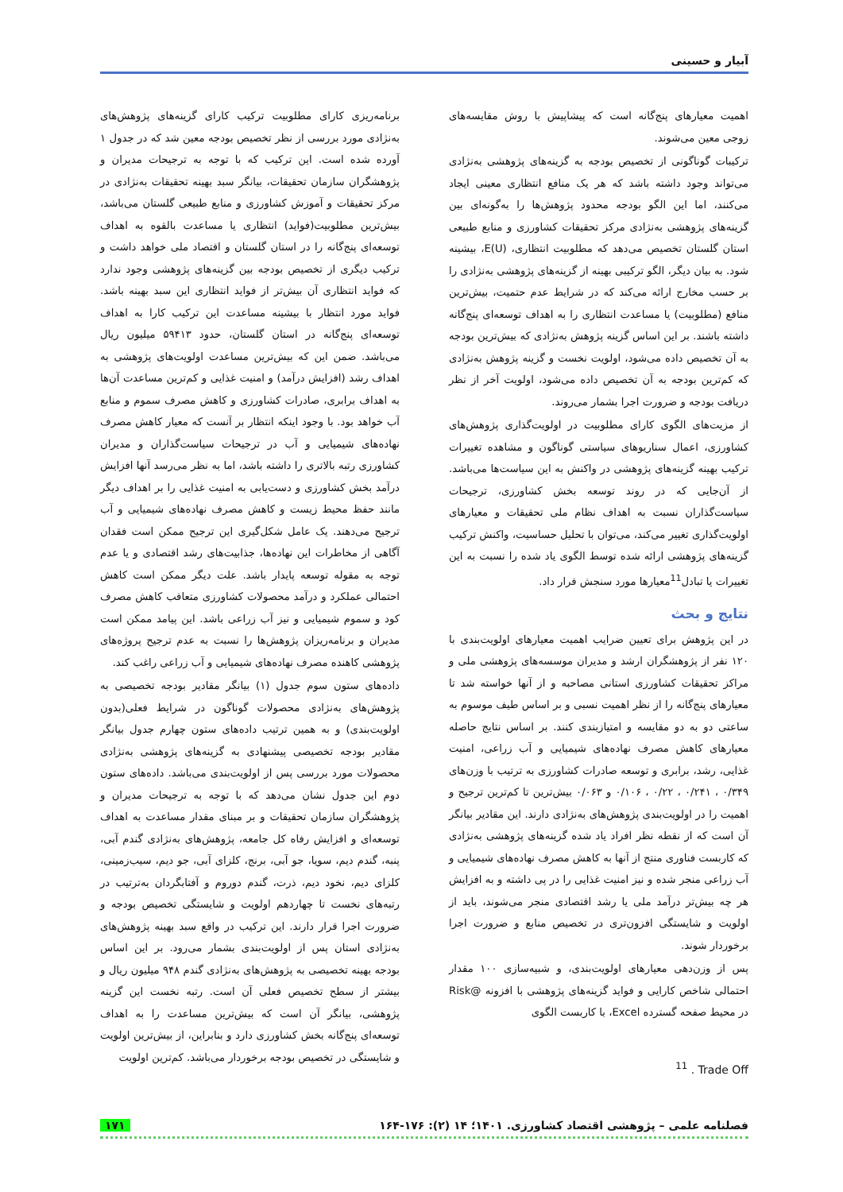آبیار و حسینی
اهمیت معیارهای پنج‌گانه است که پیشاپیش با روش مقایسه‌های زوجی معین می‌شوند.
ترکیبات گوناگونی از تخصیص بودجه به گزینه‌های پژوهشی به‌نژادی می‌تواند وجود داشته باشد که هر یک منافع انتظاری معینی ایجاد می‌کنند، اما این الگو بودجه محدود پژوهش‌ها را به‌گونه‌ای بین گزینه‌های پژوهشی به‌نژادی مرکز تحقیقات کشاورزی و منابع طبیعی استان گلستان تخصیص می‌دهد که مطلوبیت انتظاری، E(U)، بیشینه شود. به بیان دیگر، الگو ترکیبی بهینه از گزینه‌های پژوهشی به‌نژادی را بر حسب مخارج ارائه می‌کند که در شرایط عدم حتمیت، بیش‌ترین منافع (مطلوبیت) یا مساعدت انتظاری را به اهداف توسعه‌ای پنج‌گانه داشته باشند. بر این اساس گزینه پژوهش به‌نژادی که بیش‌ترین بودجه به آن تخصیص داده می‌شود، اولویت نخست و گزینه پژوهش به‌نژادی که کم‌ترین بودجه به آن تخصیص داده می‌شود، اولویت آخر از نظر دریافت بودجه و ضرورت اجرا بشمار می‌روند.
از مزیت‌های الگوی کارای مطلوبیت در اولویت‌گذاری پژوهش‌های کشاورزی، اعمال سناریوهای سیاستی گوناگون و مشاهده تغییرات ترکیب بهینه گزینه‌های پژوهشی در واکنش به این سیاست‌ها می‌باشد. از آن‌جایی که در روند توسعه بخش کشاورزی، ترجیحات سیاست‌گذاران نسبت به اهداف نظام ملی تحقیقات و معیارهای اولویت‌گذاری تغییر می‌کند، می‌توان با تحلیل حساسیت، واکنش ترکیب گزینه‌های پژوهشی ارائه شده توسط الگوی یاد شده را نسبت به این تغییرات یا تبادل<sup>11</sup>معیارها مورد سنجش قرار داد.
نتایج و بحث
در این پژوهش برای تعیین ضرایب اهمیت معیارهای اولویت‌بندی با ۱۲۰ نفر از پژوهشگران ارشد و مدیران موسسه‌های پژوهشی ملی و مراکز تحقیقات کشاورزی استانی مصاحبه و از آنها خواسته شد تا معیارهای پنج‌گانه را از نظر اهمیت نسبی و بر اساس طیف موسوم به ساعتی دو به دو مقایسه و امتیازبندی کنند. بر اساس نتایج حاصله معیارهای کاهش مصرف نهاده‌های شیمیایی و آب زراعی، امنیت غذایی، رشد، برابری و توسعه صادرات کشاورزی به ترتیب با وزن‌های ۰/۳۴۹ ، ۰/۲۴۱ ، ۰/۲۲ ، ۰/۱۰۶ و ۰/۰۶۳ بیش‌ترین تا کم‌ترین ترجیح و اهمیت را در اولویت‌بندی پژوهش‌های به‌نژادی دارند. این مقادیر بیانگر آن است که از نقطه نظر افراد یاد شده گزینه‌های پژوهشی به‌نژادی که کاربست فناوری منتج از آنها به کاهش مصرف نهاده‌های شیمیایی و آب زراعی منجر شده و نیز امنیت غذایی را در پی داشته و به افزایش هر چه بیش‌تر درآمد ملی یا رشد اقتصادی منجر می‌شوند، باید از اولویت و شایستگی افزون‌تری در تخصیص منابع و ضرورت اجرا برخوردار شوند.
پس از وزن‌دهی معیارهای اولویت‌بندی، و شبیه‌سازی ۱۰۰ مقدار احتمالی شاخص کارایی و فواید گزینه‌های پژوهشی با افزونه @Risk در محیط صفحه گسترده Excel، با کاربست الگوی
<sup>11</sup> . Trade Off
برنامه‌ریزی کارای مطلوبیت ترکیب کارای گزینه‌های پژوهش‌های به‌نژادی مورد بررسی از نظر تخصیص بودجه معین شد که در جدول ۱ آورده شده است. این ترکیب که با توجه به ترجیحات مدیران و پژوهشگران سازمان تحقیقات، بیانگر سبد بهینه تحقیقات به‌نژادی در مرکز تحقیقات و آموزش کشاورزی و منابع طبیعی گلستان می‌باشد، بیش‌ترین مطلوبیت(فواید) انتظاری یا مساعدت بالقوه به اهداف توسعه‌ای پنج‌گانه را در استان گلستان و اقتصاد ملی خواهد داشت و ترکیب دیگری از تخصیص بودجه بین گزینه‌های پژوهشی وجود ندارد که فواید انتظاری آن بیش‌تر از فواید انتظاری این سبد بهینه باشد. فواید مورد انتظار با بیشینه مساعدت این ترکیب کارا به اهداف توسعه‌ای پنج‌گانه در استان گلستان، حدود ۵۹۴۱۳ میلیون ریال می‌باشد. ضمن این که بیش‌ترین مساعدت اولویت‌های پژوهشی به اهداف رشد (افزایش درآمد) و امنیت غذایی و کم‌ترین مساعدت آن‌ها به اهداف برابری، صادرات کشاورزی و کاهش مصرف سموم و منابع آب خواهد بود. با وجود اینکه انتظار بر آنست که معیار کاهش مصرف نهاده‌های شیمیایی و آب در ترجیحات سیاست‌گذاران و مدیران کشاورزی رتبه بالاتری را داشته باشد، اما به نظر می‌رسد آنها افزایش درآمد بخش کشاورزی و دست‌یابی به امنیت غذایی را بر اهداف دیگر مانند حفظ محیط زیست و کاهش مصرف نهاده‌های شیمیایی و آب ترجیح می‌دهند. یک عامل شکل‌گیری این ترجیح ممکن است فقدان آگاهی از مخاطرات این نهاده‌ها، جذابیت‌های رشد اقتصادی و یا عدم توجه به مقوله توسعه پایدار باشد. علت دیگر ممکن است کاهش احتمالی عملکرد و درآمد محصولات کشاورزی متعاقب کاهش مصرف کود و سموم شیمیایی و نیز آب زراعی باشد. این پیامد ممکن است مدیران و برنامه‌ریزان پژوهش‌ها را نسبت به عدم ترجیح پروژه‌های پژوهشی کاهنده مصرف نهاده‌های شیمیایی و آب زراعی راغب کند.
داده‌های ستون سوم جدول (۱) بیانگر مقادیر بودجه تخصیصی به پژوهش‌های به‌نژادی محصولات گوناگون در شرایط فعلی(بدون اولویت‌بندی) و به همین ترتیب داده‌های ستون چهارم جدول بیانگر مقادیر بودجه تخصیصی پیشنهادی به گزینه‌های پژوهشی به‌نژادی محصولات مورد بررسی پس از اولویت‌بندی می‌باشد. داده‌های ستون دوم این جدول نشان می‌دهد که با توجه به ترجیحات مدیران و پژوهشگران سازمان تحقیقات و بر مبنای مقدار مساعدت به اهداف توسعه‌ای و افزایش رفاه کل جامعه، پژوهش‌های به‌نژادی گندم آبی، پنبه، گندم دیم، سویا، جو آبی، برنج، کلزای آبی، جو دیم، سیب‌زمینی، کلزای دیم، نخود دیم، ذرت، گندم دوروم و آفتابگردان به‌ترتیب در رتبه‌های نخست تا چهاردهم اولویت و شایستگی تخصیص بودجه و ضرورت اجرا قرار دارند. این ترکیب در واقع سبد بهینه پژوهش‌های به‌نژادی استان پس از اولویت‌بندی بشمار می‌رود. بر این اساس بودجه بهینه تخصیصی به پژوهش‌های به‌نژادی گندم ۹۴۸ میلیون ریال و بیشتر از سطح تخصیص فعلی آن است. رتبه نخست این گزینه پژوهشی، بیانگر آن است که بیش‌ترین مساعدت را به اهداف توسعه‌ای پنج‌گانه بخش کشاورزی دارد و بنابراین، از بیش‌ترین اولویت و شایستگی در تخصیص بودجه برخوردار می‌باشد. کم‌ترین اولویت
فصلنامه علمی – پژوهشی اقتصاد کشاورزی. ۱۴۰۱؛ ۱۴ (۲): ۱۷۶-۱۶۴ ۱۷۱